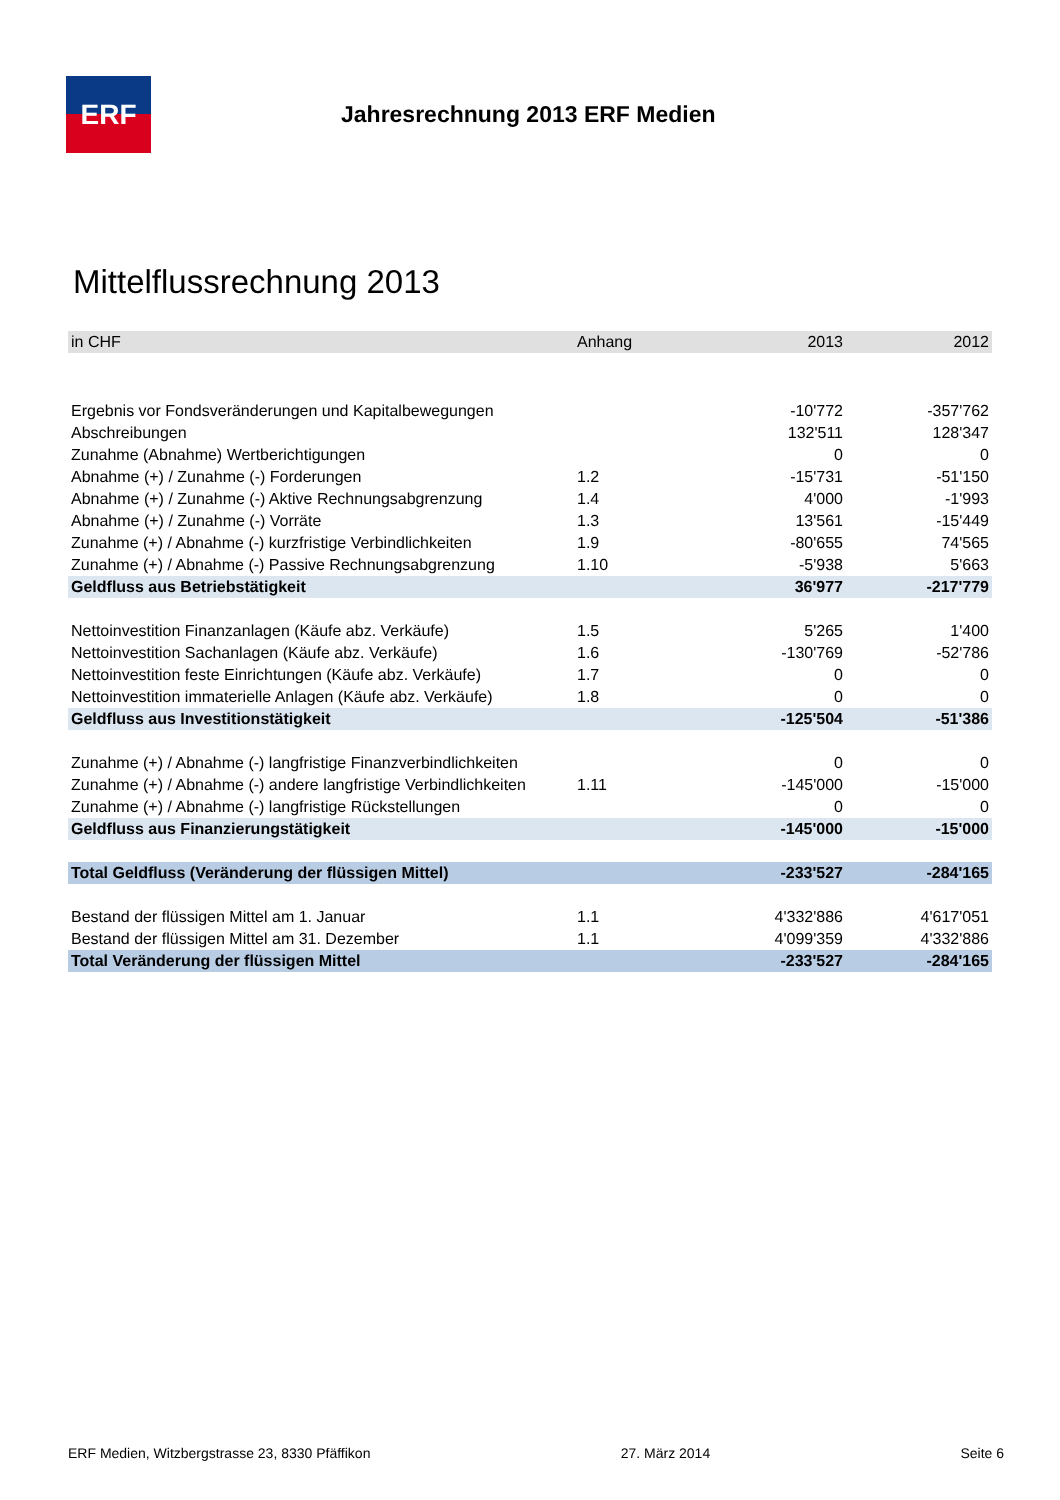ERF
Jahresrechnung 2013 ERF Medien
Mittelflussrechnung 2013
| in CHF | Anhang | 2013 | 2012 |
| --- | --- | --- | --- |
| Ergebnis vor Fondsveränderungen und Kapitalbewegungen | | -10'772 | -357'762 |
| Abschreibungen | | 132'511 | 128'347 |
| Zunahme (Abnahme) Wertberichtigungen | | 0 | 0 |
| Abnahme (+) / Zunahme (-) Forderungen | 1.2 | -15'731 | -51'150 |
| Abnahme (+) / Zunahme (-) Aktive Rechnungsabgrenzung | 1.4 | 4'000 | -1'993 |
| Abnahme (+) / Zunahme (-) Vorräte | 1.3 | 13'561 | -15'449 |
| Zunahme (+) / Abnahme (-) kurzfristige Verbindlichkeiten | 1.9 | -80'655 | 74'565 |
| Zunahme (+) / Abnahme (-) Passive Rechnungsabgrenzung | 1.10 | -5'938 | 5'663 |
| Geldfluss aus Betriebstätigkeit | | 36'977 | -217'779 |
| Nettoinvestition Finanzanlagen (Käufe abz. Verkäufe) | 1.5 | 5'265 | 1'400 |
| Nettoinvestition Sachanlagen (Käufe abz. Verkäufe) | 1.6 | -130'769 | -52'786 |
| Nettoinvestition feste Einrichtungen (Käufe abz. Verkäufe) | 1.7 | 0 | 0 |
| Nettoinvestition immaterielle Anlagen (Käufe abz. Verkäufe) | 1.8 | 0 | 0 |
| Geldfluss aus Investitionstätigkeit | | -125'504 | -51'386 |
| Zunahme (+) / Abnahme (-) langfristige Finanzverbindlichkeiten | | 0 | 0 |
| Zunahme (+) / Abnahme (-) andere langfristige Verbindlichkeiten | 1.11 | -145'000 | -15'000 |
| Zunahme (+) / Abnahme (-) langfristige Rückstellungen | | 0 | 0 |
| Geldfluss aus Finanzierungstätigkeit | | -145'000 | -15'000 |
| Total Geldfluss (Veränderung der flüssigen Mittel) | | -233'527 | -284'165 |
| Bestand der flüssigen Mittel am 1. Januar | 1.1 | 4'332'886 | 4'617'051 |
| Bestand der flüssigen Mittel am 31. Dezember | 1.1 | 4'099'359 | 4'332'886 |
| Total Veränderung der flüssigen Mittel | | -233'527 | -284'165 |
ERF Medien, Witzbergstrasse 23, 8330 Pfäffikon 27. März 2014 Seite 6